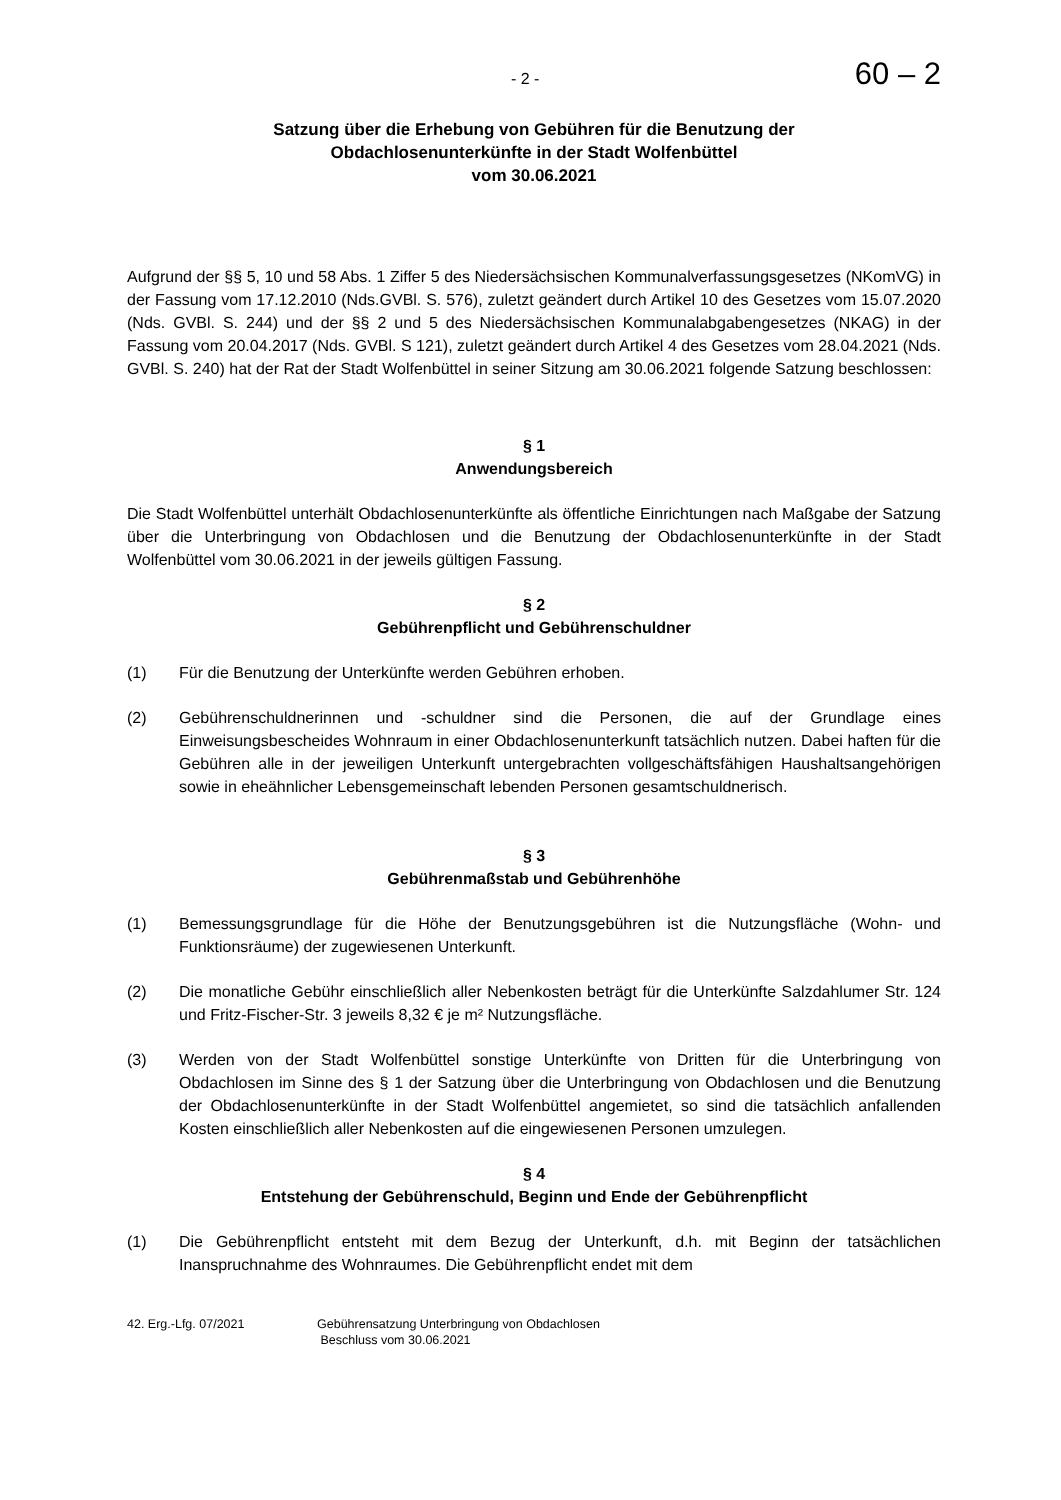- 2 - 60 – 2
Satzung über die Erhebung von Gebühren für die Benutzung der
Obdachlosenunterkünfte in der Stadt Wolfenbüttel
vom 30.06.2021
Aufgrund der §§ 5, 10 und 58 Abs. 1 Ziffer 5 des Niedersächsischen Kommunalverfassungsgesetzes (NKomVG) in der Fassung vom 17.12.2010 (Nds.GVBl. S. 576), zuletzt geändert durch Artikel 10 des Gesetzes vom 15.07.2020 (Nds. GVBl. S. 244) und der §§ 2 und 5 des Niedersächsischen Kommunalabgabengesetzes (NKAG) in der Fassung vom 20.04.2017 (Nds. GVBl. S 121), zuletzt geändert durch Artikel 4 des Gesetzes vom 28.04.2021 (Nds. GVBl. S. 240) hat der Rat der Stadt Wolfenbüttel in seiner Sitzung am 30.06.2021 folgende Satzung beschlossen:
§ 1
Anwendungsbereich
Die Stadt Wolfenbüttel unterhält Obdachlosenunterkünfte als öffentliche Einrichtungen nach Maßgabe der Satzung über die Unterbringung von Obdachlosen und die Benutzung der Obdachlosenunterkünfte in der Stadt Wolfenbüttel vom 30.06.2021 in der jeweils gültigen Fassung.
§ 2
Gebührenpflicht und Gebührenschuldner
(1) Für die Benutzung der Unterkünfte werden Gebühren erhoben.
(2) Gebührenschuldnerinnen und -schuldner sind die Personen, die auf der Grundlage eines Einweisungsbescheides Wohnraum in einer Obdachlosenunterkunft tatsächlich nutzen. Dabei haften für die Gebühren alle in der jeweiligen Unterkunft untergebrachten vollgeschäftsfähigen Haushaltsangehörigen sowie in eheähnlicher Lebensgemeinschaft lebenden Personen gesamtschuldnerisch.
§ 3
Gebührenmaßstab und Gebührenhöhe
(1) Bemessungsgrundlage für die Höhe der Benutzungsgebühren ist die Nutzungsfläche (Wohn- und Funktionsräume) der zugewiesenen Unterkunft.
(2) Die monatliche Gebühr einschließlich aller Nebenkosten beträgt für die Unterkünfte Salzdahlumer Str. 124 und Fritz-Fischer-Str. 3 jeweils 8,32 € je m² Nutzungsfläche.
(3) Werden von der Stadt Wolfenbüttel sonstige Unterkünfte von Dritten für die Unterbringung von Obdachlosen im Sinne des § 1 der Satzung über die Unterbringung von Obdachlosen und die Benutzung der Obdachlosenunterkünfte in der Stadt Wolfenbüttel angemietet, so sind die tatsächlich anfallenden Kosten einschließlich aller Nebenkosten auf die eingewiesenen Personen umzulegen.
§ 4
Entstehung der Gebührenschuld, Beginn und Ende der Gebührenpflicht
(1) Die Gebührenpflicht entsteht mit dem Bezug der Unterkunft, d.h. mit Beginn der tatsächlichen Inanspruchnahme des Wohnraumes. Die Gebührenpflicht endet mit dem
42. Erg.-Lfg. 07/2021 Gebührensatzung Unterbringung von Obdachlosen
Beschluss vom 30.06.2021